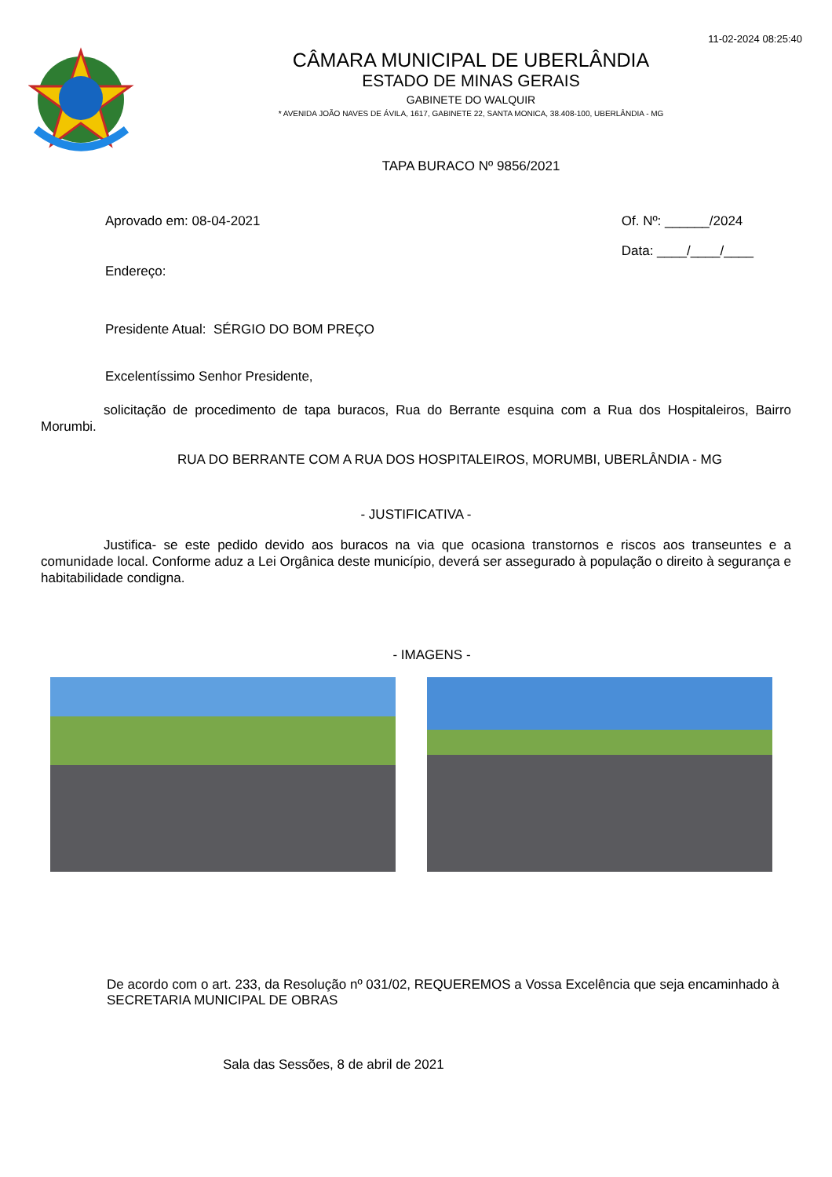11-02-2024 08:25:40
CÂMARA MUNICIPAL DE UBERLÂNDIA
ESTADO DE MINAS GERAIS
GABINETE DO WALQUIR
* AVENIDA JOÃO NAVES DE ÁVILA, 1617, GABINETE 22, SANTA MONICA, 38.408-100, UBERLÂNDIA - MG
TAPA BURACO Nº 9856/2021
Aprovado em: 08-04-2021
Endereço:
Of. Nº: ______/2024
Data: ____/____/____
Presidente Atual: SÉRGIO DO BOM PREÇO
Excelentíssimo Senhor Presidente,
solicitação de procedimento de tapa buracos, Rua do Berrante esquina com a Rua dos Hospitaleiros, Bairro Morumbi.
RUA DO BERRANTE COM A RUA DOS HOSPITALEIROS, MORUMBI, UBERLÂNDIA - MG
- JUSTIFICATIVA -
Justifica- se este pedido devido aos buracos na via que ocasiona transtornos e riscos aos transeuntes e a comunidade local. Conforme aduz a Lei Orgânica deste município, deverá ser assegurado à população o direito à segurança e habitabilidade condigna.
- IMAGENS -
De acordo com o art. 233, da Resolução nº 031/02, REQUEREMOS a Vossa Excelência que seja encaminhado à SECRETARIA MUNICIPAL DE OBRAS
Sala das Sessões, 8 de abril de 2021